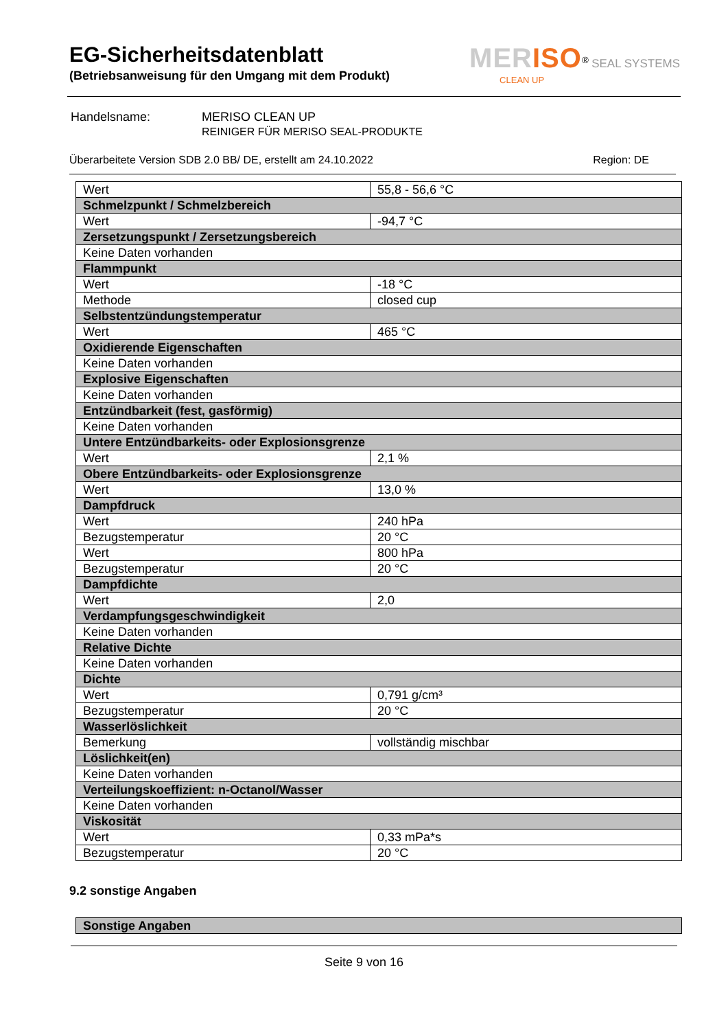EG-Sicherheitsdatenblatt
(Betriebsanweisung für den Umgang mit dem Produkt)
MERISO<sup>®</sup> SEAL SYSTEMS
CLEAN UP
| Handelsname: | MERISO CLEAN UP REINIGER FÜR MERISO SEAL-PRODUKTE |
Überarbeitete Version SDB 2.0 BB/ DE, erstellt am 24.10.2022 Region: DE
| Wert | 55,8 - 56,6 °C |
| Schmelzpunkt / Schmelzbereich | |
| Wert | -94,7 °C |
| Zersetzungspunkt / Zersetzungsbereich | |
| Keine Daten vorhanden | |
| Flammpunkt | |
| Wert | -18 °C |
| Methode | closed cup |
| Selbstentzündungstemperatur | |
| Wert | 465 °C |
| Oxidierende Eigenschaften | |
| Keine Daten vorhanden | |
| Explosive Eigenschaften | |
| Keine Daten vorhanden | |
| Entzündbarkeit (fest, gasförmig) | |
| Keine Daten vorhanden | |
| Untere Entzündbarkeits- oder Explosionsgrenze | |
| Wert | 2,1 % |
| Obere Entzündbarkeits- oder Explosionsgrenze | |
| Wert | 13,0 % |
| Dampfdruck | |
| Wert | 240 hPa |
| Bezugstemperatur | 20 °C |
| Wert | 800 hPa |
| Bezugstemperatur | 20 °C |
| Dampfdichte | |
| Wert | 2,0 |
| Verdampfungsgeschwindigkeit | |
| Keine Daten vorhanden | |
| Relative Dichte | |
| Keine Daten vorhanden | |
| Dichte | |
| Wert | 0,791 g/cm³ |
| Bezugstemperatur | 20 °C |
| Wasserlöslichkeit | |
| Bemerkung | vollständig mischbar |
| Löslichkeit(en) | |
| Keine Daten vorhanden | |
| Verteilungskoeffizient: n-Octanol/Wasser | |
| Keine Daten vorhanden | |
| Viskosität | |
| Wert | 0,33 mPa*s |
| Bezugstemperatur | 20 °C |
9.2 sonstige Angaben
| Sonstige Angaben |
Seite 9 von 16